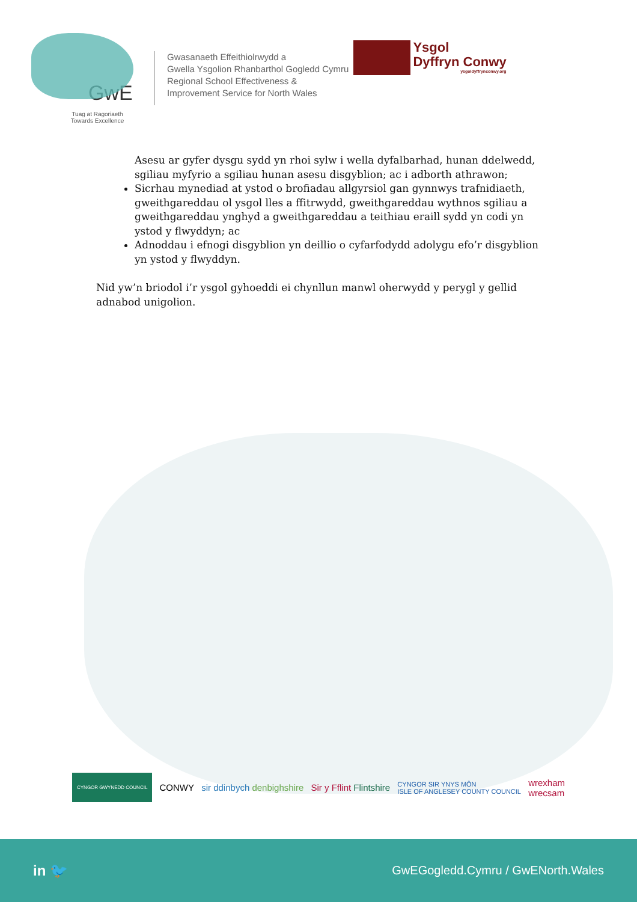GwE
Tuag at Ragoriaeth
Towards Excellence
Gwasanaeth Effeithiolrwydd a
Gwella Ysgolion Rhanbarthol Gogledd Cymru
Regional School Effectiveness &
Improvement Service for North Wales
Ysgol
Dyffryn Conwy
ysgoldyffrynconwy.org
Asesu ar gyfer dysgu sydd yn rhoi sylw i wella dyfalbarhad, hunan ddelwedd, sgiliau myfyrio a sgiliau hunan asesu disgyblion; ac i adborth athrawon;
Sicrhau mynediad at ystod o brofiadau allgyrsiol gan gynnwys trafnidiaeth, gweithgareddau ol ysgol lles a ffitrwydd, gweithgareddau wythnos sgiliau a gweithgareddau ynghyd a gweithgareddau a teithiau eraill sydd yn codi yn ystod y flwyddyn; ac
Adnoddau i efnogi disgyblion yn deillio o cyfarfodydd adolygu efo’r disgyblion yn ystod y flwyddyn.
Nid yw’n briodol i’r ysgol gyhoeddi ei chynllun manwl oherwydd y perygl y gellid adnabod unigolion.
CYNGOR GWYNEDD COUNCIL CONWY sir ddinbych denbighshire Sir y Fflint Flintshire CYNGOR SIR YNYS MÔN
ISLE OF ANGLESEY COUNTY COUNCIL wrexham
wrecsam
in 🐦 GwEGogledd.Cymru / GwENorth.Wales